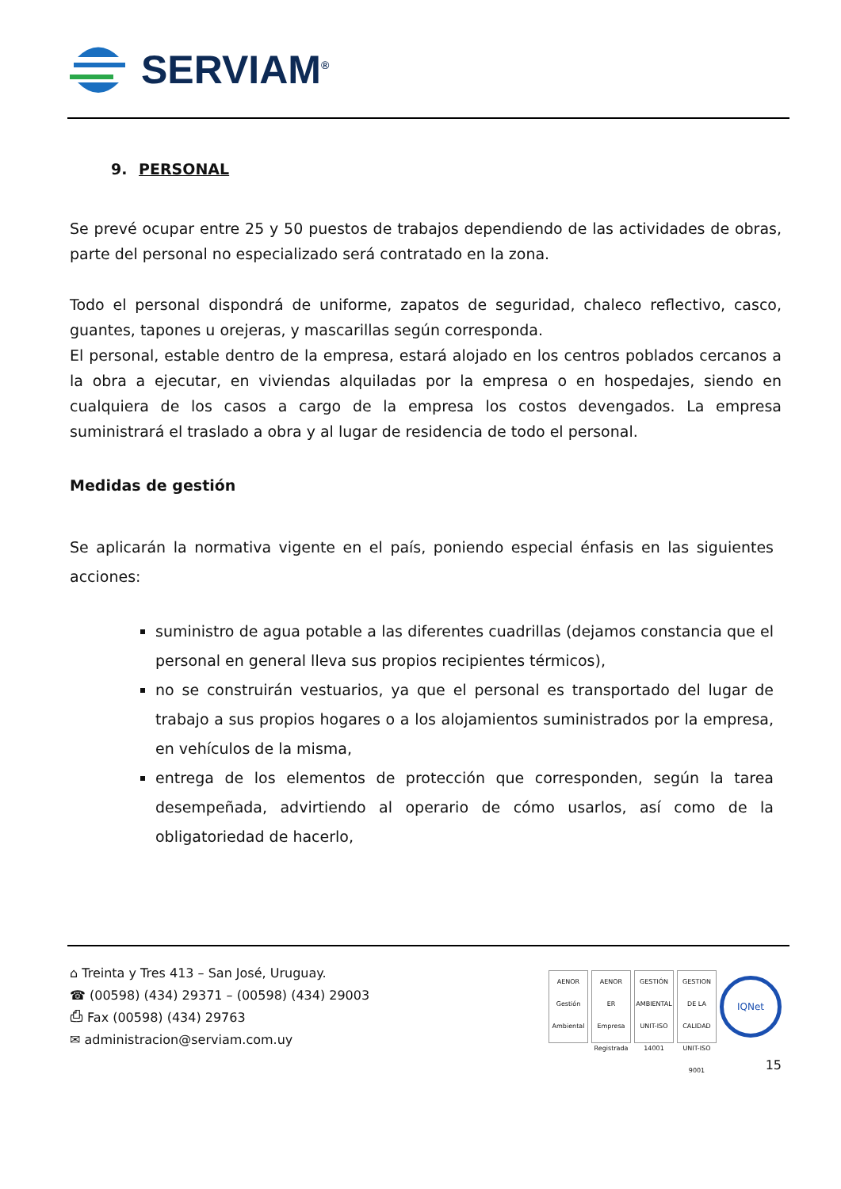SERVIAM<sup>®</sup>
9. PERSONAL
Se prevé ocupar entre 25 y 50 puestos de trabajos dependiendo de las actividades de obras, parte del personal no especializado será contratado en la zona.
Todo el personal dispondrá de uniforme, zapatos de seguridad, chaleco reflectivo, casco, guantes, tapones u orejeras, y mascarillas según corresponda.
El personal, estable dentro de la empresa, estará alojado en los centros poblados cercanos a la obra a ejecutar, en viviendas alquiladas por la empresa o en hospedajes, siendo en cualquiera de los casos a cargo de la empresa los costos devengados. La empresa suministrará el traslado a obra y al lugar de residencia de todo el personal.
Medidas de gestión
Se aplicarán la normativa vigente en el país, poniendo especial énfasis en las siguientes acciones:
suministro de agua potable a las diferentes cuadrillas (dejamos constancia que el personal en general lleva sus propios recipientes térmicos),
no se construirán vestuarios, ya que el personal es transportado del lugar de trabajo a sus propios hogares o a los alojamientos suministrados por la empresa, en vehículos de la misma,
entrega de los elementos de protección que corresponden, según la tarea desempeñada, advirtiendo al operario de cómo usarlos, así como de la obligatoriedad de hacerlo,
⌂ Treinta y Tres 413 – San José, Uruguay.
☎ (00598) (434) 29371 – (00598) (434) 29003
⎙ Fax (00598) (434) 29763
✉ administracion@serviam.com.uy
AENOR
Gestión Ambiental
AENOR
ER
Empresa Registrada
GESTIÓN AMBIENTAL
UNIT-ISO 14001
GESTION DE LA CALIDAD
UNIT-ISO 9001
IQNet
15